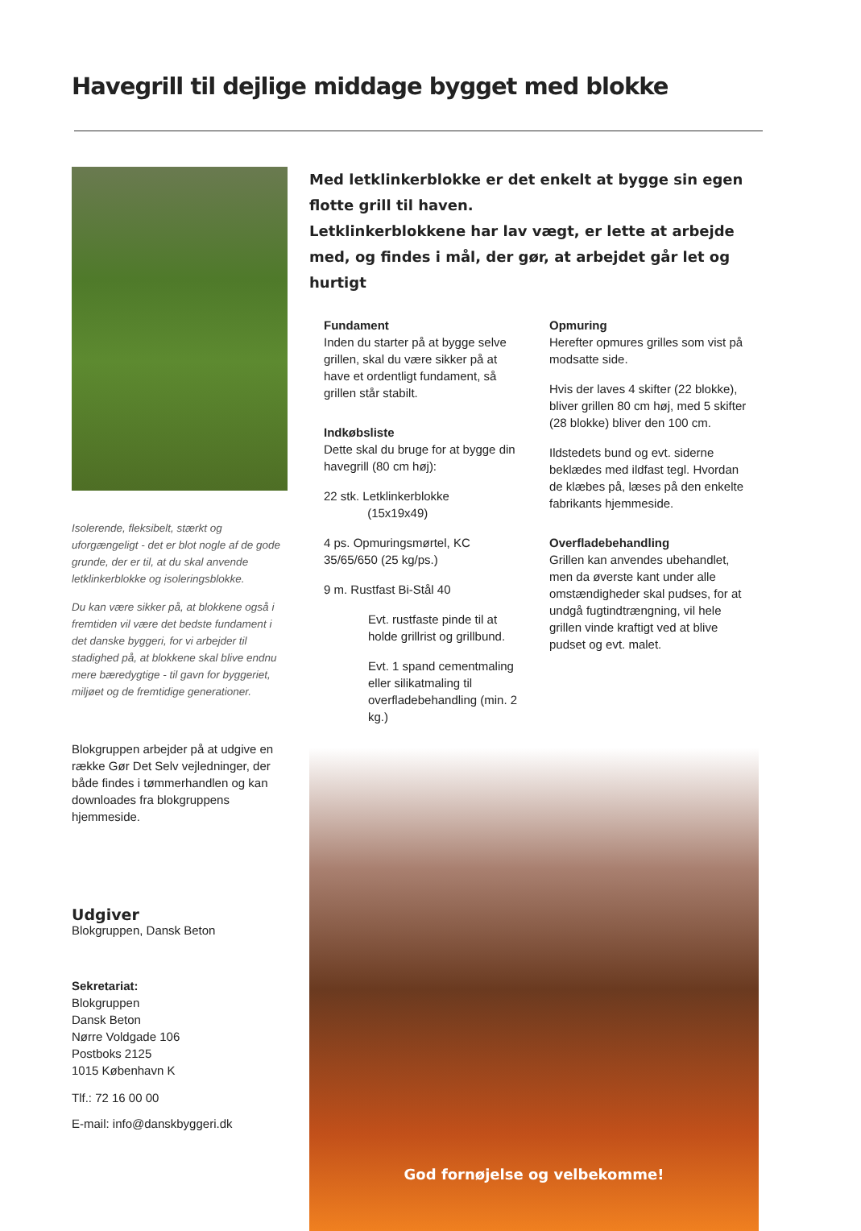Havegrill til dejlige middage bygget med blokke
Isolerende, fleksibelt, stærkt og uforgængeligt - det er blot nogle af de gode grunde, der er til, at du skal anvende letklinkerblokke og isoleringsblokke.
Du kan være sikker på, at blokkene også i fremtiden vil være det bedste fundament i det danske byggeri, for vi arbejder til stadighed på, at blokkene skal blive endnu mere bæredygtige - til gavn for byggeriet, miljøet og de fremtidige generationer.
Blokgruppen arbejder på at udgive en række Gør Det Selv vejledninger, der både findes i tømmerhandlen og kan downloades fra blokgruppens hjemmeside.
Udgiver
Blokgruppen, Dansk Beton
Sekretariat:
Blokgruppen
Dansk Beton
Nørre Voldgade 106
Postboks 2125
1015 København K
Tlf.: 72 16 00 00
E-mail: info@danskbyggeri.dk
Med letklinkerblokke er det enkelt at bygge sin egen flotte grill til haven.
Letklinkerblokkene har lav vægt, er lette at arbejde med, og findes i mål, der gør, at arbejdet går let og hurtigt
Fundament
Inden du starter på at bygge selve grillen, skal du være sikker på at have et ordentligt fundament, så grillen står stabilt.
Indkøbsliste
Dette skal du bruge for at bygge din havegrill (80 cm høj):
22 stk. Letklinkerblokke
(15x19x49)
4 ps. Opmuringsmørtel, KC 35/65/650 (25 kg/ps.)
9 m. Rustfast Bi-Stål 40
Evt. rustfaste pinde til at holde grillrist og grillbund.
Evt. 1 spand cementmaling eller silikatmaling til overfladebehandling (min. 2 kg.)
Opmuring
Herefter opmures grilles som vist på modsatte side.
Hvis der laves 4 skifter (22 blokke), bliver grillen 80 cm høj, med 5 skifter (28 blokke) bliver den 100 cm.
Ildstedets bund og evt. siderne beklædes med ildfast tegl. Hvordan de klæbes på, læses på den enkelte fabrikants hjemmeside.
Overfladebehandling
Grillen kan anvendes ubehandlet, men da øverste kant under alle omstændigheder skal pudses, for at undgå fugtindtrængning, vil hele grillen vinde kraftigt ved at blive pudset og evt. malet.
God fornøjelse og velbekomme!